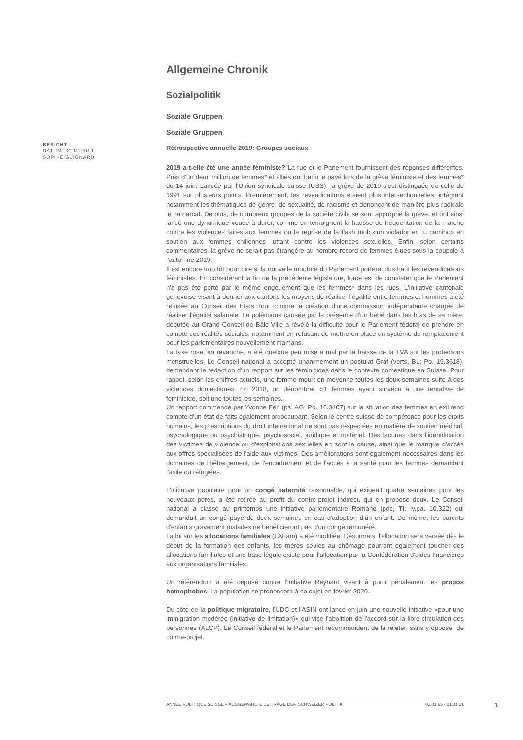BERICHT
DATUM: 31.12.2019
SOPHIE GUIGNARD
Allgemeine Chronik
Sozialpolitik
Soziale Gruppen
Soziale Gruppen
Rétrospective annuelle 2019: Groupes sociaux
2019 a-t-elle été une année féministe? La rue et le Parlement fournissent des réponses différentes. Près d'un demi million de femmes* et alliés ont battu le pavé lors de la grève féministe et des femmes* du 14 juin. Lancée par l'Union syndicale suisse (USS), la grève de 2019 s'est distinguée de celle de 1991 sur plusieurs points. Premièrement, les revendications étaient plus intersectionnelles, intégrant notamment les thématiques de genre, de sexualité, de racisme et dénonçant de manière plus radicale le patriarcat. De plus, de nombreux groupes de la société civile se sont approprié la grève, et ont ainsi lancé une dynamique vouée à durer, comme en témoignent la hausse de fréquentation de la marche contre les violences faites aux femmes ou la reprise de la flash mob «un violador en tu camino» en soutien aux femmes chiliennes luttant contre les violences sexuelles. Enfin, selon certains commentaires, la grève ne serait pas étrangère au nombre record de femmes élues sous la coupole à l'automne 2019.
Il est encore trop tôt pour dire si la nouvelle mouture du Parlement portera plus haut les revendications féministes. En considérant la fin de la précédente législature, force est de constater que le Parlement n'a pas été porté par le même engouement que les femmes* dans les rues. L'initiative cantonale genevoise visant à donner aux cantons les moyens de réaliser l'égalité entre femmes et hommes a été refusée au Conseil des États, tout comme la création d'une commission indépendante chargée de réaliser l'égalité salariale. La polémique causée par la présence d'un bébé dans les bras de sa mère, députée au Grand Conseil de Bâle-Ville a révélé la difficulté pour le Parlement fédéral de prendre en compte ces réalités sociales, notamment en refusant de mettre en place un système de remplacement pour les parlementaires nouvellement mamans.
La taxe rose, en revanche, a été quelque peu mise à mal par la baisse de la TVA sur les protections menstruelles. Le Conseil national a accepté unanimement un postulat Graf (verts, BL; Po. 19.3618), demandant la rédaction d'un rapport sur les féminicides dans le contexte domestique en Suisse. Pour rappel, selon les chiffres actuels, une femme meurt en moyenne toutes les deux semaines suite à des violences domestiques. En 2018, on dénombrait 51 femmes ayant survécu à une tentative de féminicide, soit une toutes les semaines.
Un rapport commandé par Yvonne Feri (ps, AG; Po. 16.3407) sur la situation des femmes en exil rend compte d'un état de faits également préoccupant. Selon le centre suisse de compétence pour les droits humains, les prescriptions du droit international ne sont pas respectées en matière de soutien médical, psychologique ou psychiatrique, psychosocial, juridique et matériel. Des lacunes dans l'identification des victimes de violence ou d'exploitations sexuelles en sont la cause, ainsi que le manque d'accès aux offres spécialisées de l'aide aux victimes. Des améliorations sont également nécessaires dans les domaines de l'hébergement, de l'encadrement et de l'accès à la santé pour les femmes demandant l'asile ou réfugiées.
L'initiative populaire pour un congé paternité raisonnable, qui exigeait quatre semaines pour les nouveaux pères, a été retirée au profit du contre-projet indirect, qui en propose deux. Le Conseil national a classé au printemps une initiative parlementaire Romano (pdc, TI; Iv.pa. 10.322) qui demandait un congé payé de deux semaines en cas d'adoption d'un enfant. De même, les parents d'enfants gravement malades ne bénéficieront pas d'un congé rémunéré.
La loi sur les allocations familiales (LAFam) a été modifiée. Désormais, l'allocation sera versée dès le début de la formation des enfants, les mères seules au chômage pourront également toucher des allocations familiales et une base légale existe pour l'allocation par la Confédération d'aides financières aux organisations familiales.
Un référendum a été déposé contre l'initiative Reynard visant à punir pénalement les propos homophobes. La population se prononcera à ce sujet en février 2020.
Du côté de la politique migratoire, l'UDC et l'ASIN ont lancé en juin une nouvelle initiative «pour une immigration modérée (initiative de limitation)» qui vise l'abolition de l'accord sur la libre-circulation des personnes (ALCP). Le Conseil fédéral et le Parlement recommandent de la rejeter, sans y opposer de contre-projet.
ANNÉE POLITIQUE SUISSE – AUSGEWÄHLTE BEITRÄGE DER SCHWEIZER POLITIK 01.01.65 - 01.01.21
1